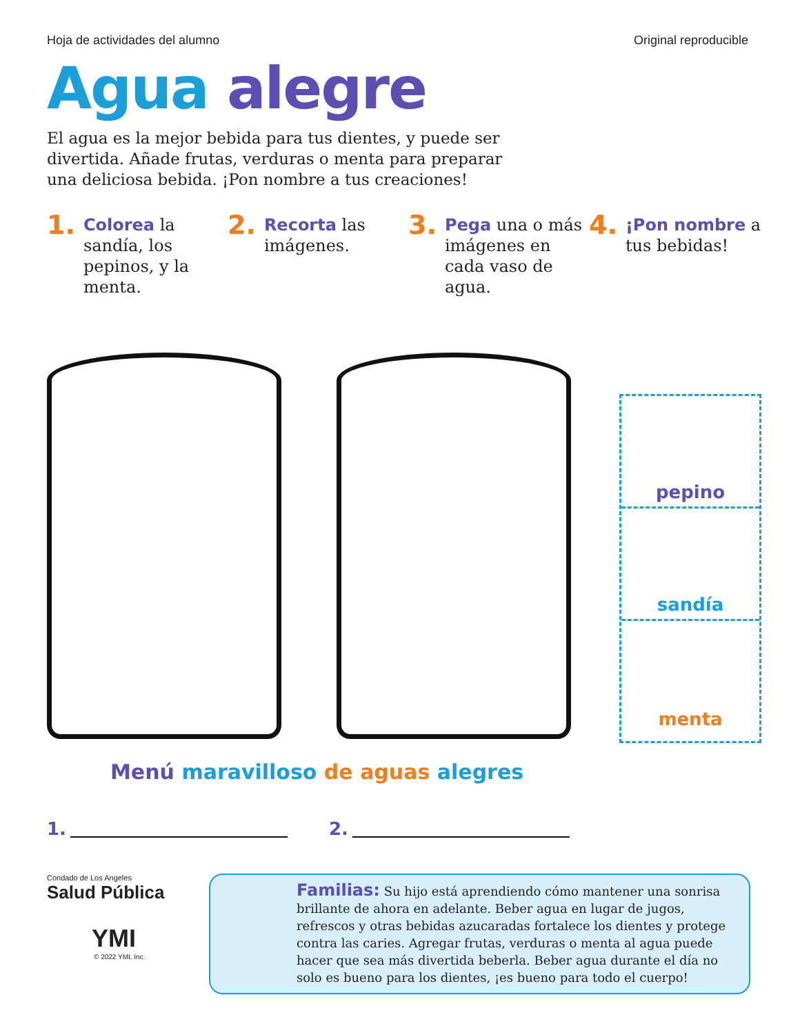Hoja de actividades del alumno Original reproducible
Agua alegre
El agua es la mejor bebida para tus dientes, y puede ser divertida. Añade frutas, verduras o menta para preparar una deliciosa bebida. ¡Pon nombre a tus creaciones!
1. Colorea la sandía, los pepinos, y la menta.
2. Recorta las imágenes.
3. Pega una o más imágenes en cada vaso de agua.
4. ¡Pon nombre a tus bebidas!
pepino
sandía
menta
Menú maravilloso de aguas alegres
1. 2.
Condado de Los Angeles
Salud Pública
YMI
© 2022 YMI, Inc.
Familias: Su hijo está aprendiendo cómo mantener una sonrisa brillante de ahora en adelante. Beber agua en lugar de jugos, refrescos y otras bebidas azucaradas fortalece los dientes y protege contra las caries. Agregar frutas, verduras o menta al agua puede hacer que sea más divertida beberla. Beber agua durante el día no solo es bueno para los dientes, ¡es bueno para todo el cuerpo!